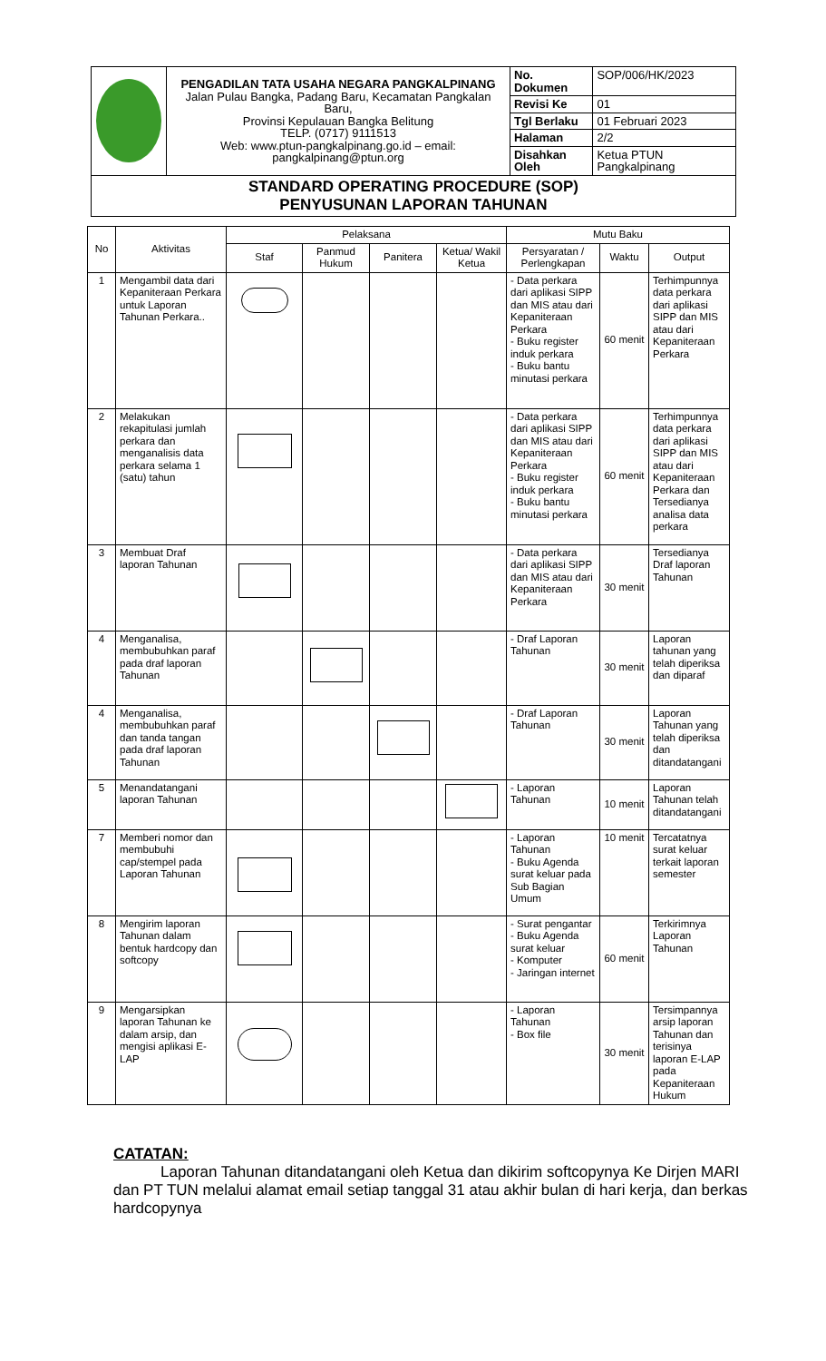| | PENGADILAN TATA USAHA NEGARA PANGKALPINANG Jalan Pulau Bangka, Padang Baru, Kecamatan Pangkalan Baru, Provinsi Kepulauan Bangka Belitung TELP. (0717) 9111513 Web: www.ptun-pangkalpinang.go.id – email: pangkalpinang@ptun.org | No. Dokumen | SOP/006/HK/2023 |
| | | Revisi Ke | 01 |
| | | Tgl Berlaku | 01 Februari 2023 |
| | | Halaman | 2/2 |
| | | Disahkan Oleh | Ketua PTUN Pangkalpinang |
| STANDARD OPERATING PROCEDURE (SOP) PENYUSUNAN LAPORAN TAHUNAN | | | |
| No | Aktivitas | Pelaksana | | | | Mutu Baku | | |
| --- | --- | --- | --- | --- | --- | --- | --- | --- |
| | | Staf | Panmud Hukum | Panitera | Ketua/ Wakil Ketua | Persyaratan / Perlengkapan | Waktu | Output |
| 1 | Mengambil data dari Kepaniteraan Perkara untuk Laporan Tahunan Perkara.. | | | | | - Data perkara dari aplikasi SIPP dan MIS atau dari Kepaniteraan Perkara - Buku register induk perkara - Buku bantu minutasi perkara | 60 menit | Terhimpunnya data perkara dari aplikasi SIPP dan MIS atau dari Kepaniteraan Perkara |
| 2 | Melakukan rekapitulasi jumlah perkara dan menganalisis data perkara selama 1 (satu) tahun | | | | | - Data perkara dari aplikasi SIPP dan MIS atau dari Kepaniteraan Perkara - Buku register induk perkara - Buku bantu minutasi perkara | 60 menit | Terhimpunnya data perkara dari aplikasi SIPP dan MIS atau dari Kepaniteraan Perkara dan Tersedianya analisa data perkara |
| 3 | Membuat Draf laporan Tahunan | | | | | - Data perkara dari aplikasi SIPP dan MIS atau dari Kepaniteraan Perkara | 30 menit | Tersedianya Draf laporan Tahunan |
| 4 | Menganalisa, membubuhkan paraf pada draf laporan Tahunan | | | | | - Draf Laporan Tahunan | 30 menit | Laporan tahunan yang telah diperiksa dan diparaf |
| 4 | Menganalisa, membubuhkan paraf dan tanda tangan pada draf laporan Tahunan | | | | | - Draf Laporan Tahunan | 30 menit | Laporan Tahunan yang telah diperiksa dan ditandatangani |
| 5 | Menandatangani laporan Tahunan | | | | | - Laporan Tahunan | 10 menit | Laporan Tahunan telah ditandatangani |
| 7 | Memberi nomor dan membubuhi cap/stempel pada Laporan Tahunan | | | | | - Laporan Tahunan - Buku Agenda surat keluar pada Sub Bagian Umum | 10 menit | Tercatatnya surat keluar terkait laporan semester |
| 8 | Mengirim laporan Tahunan dalam bentuk hardcopy dan softcopy | | | | | - Surat pengantar - Buku Agenda surat keluar - Komputer - Jaringan internet | 60 menit | Terkirimnya Laporan Tahunan |
| 9 | Mengarsipkan laporan Tahunan ke dalam arsip, dan mengisi aplikasi E-LAP | | | | | - Laporan Tahunan - Box file | 30 menit | Tersimpannya arsip laporan Tahunan dan terisinya laporan E-LAP pada Kepaniteraan Hukum |
CATATAN:
Laporan Tahunan ditandatangani oleh Ketua dan dikirim softcopynya Ke Dirjen MARI dan PT TUN melalui alamat email setiap tanggal 31 atau akhir bulan di hari kerja, dan berkas hardcopynya